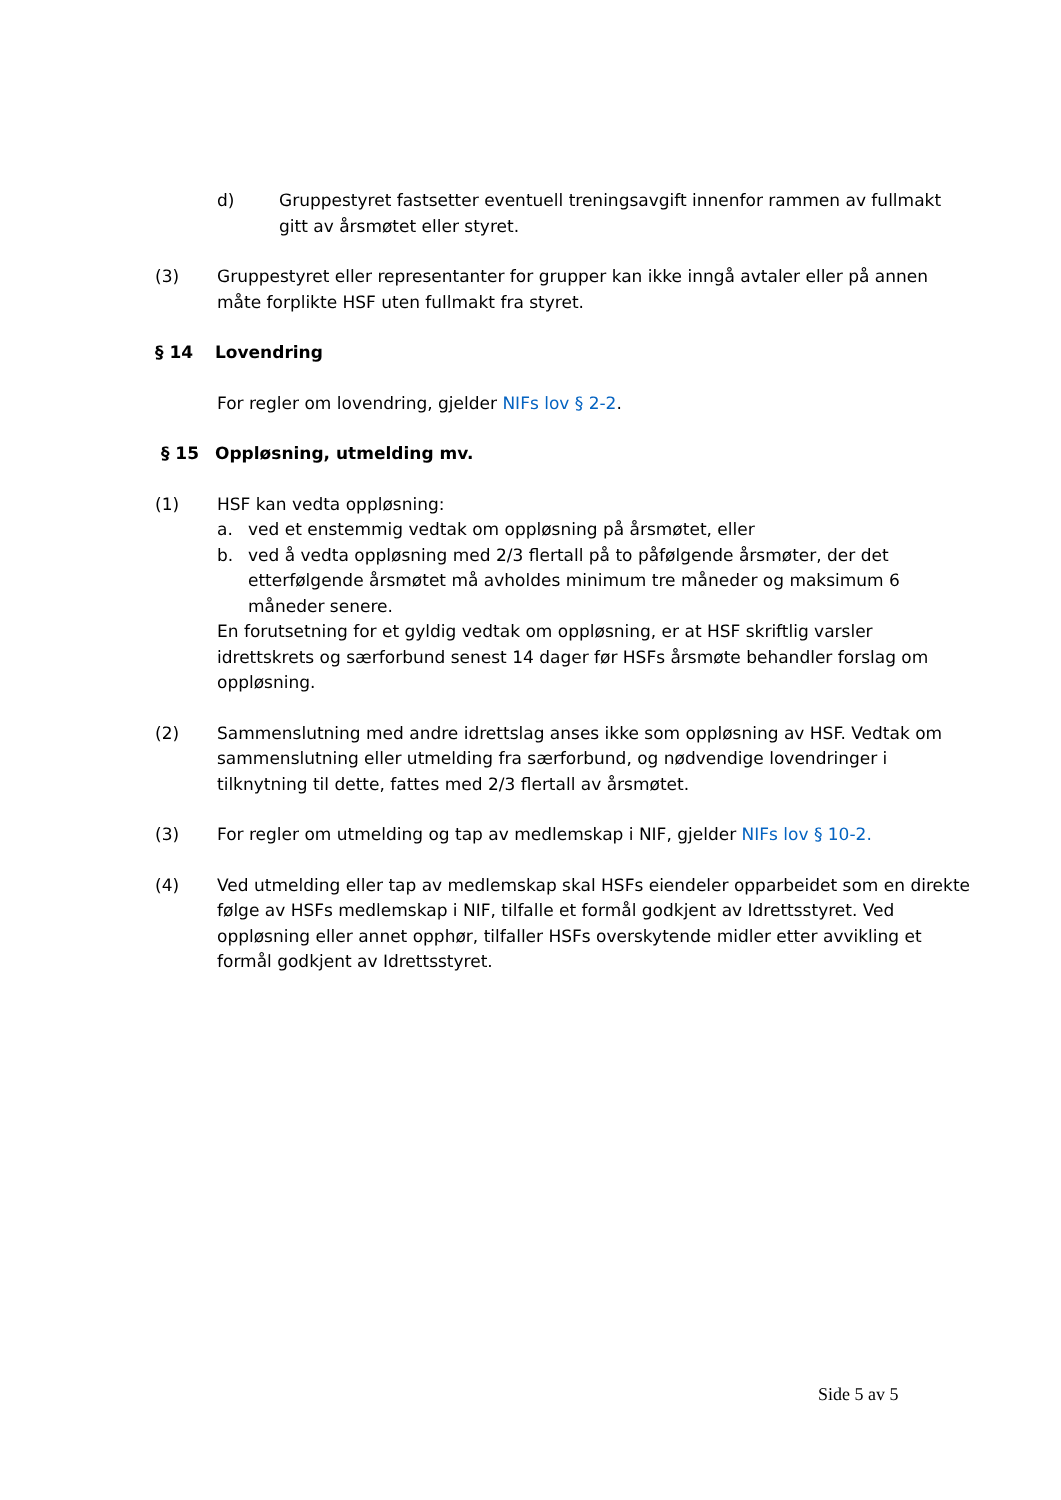d) Gruppestyret fastsetter eventuell treningsavgift innenfor rammen av fullmakt gitt av årsmøtet eller styret.
(3) Gruppestyret eller representanter for grupper kan ikke inngå avtaler eller på annen måte forplikte HSF uten fullmakt fra styret.
§ 14 Lovendring
For regler om lovendring, gjelder NIFs lov § 2-2.
§ 15 Oppløsning, utmelding mv.
(1) HSF kan vedta oppløsning:
a. ved et enstemmig vedtak om oppløsning på årsmøtet, eller
b. ved å vedta oppløsning med 2/3 flertall på to påfølgende årsmøter, der det etterfølgende årsmøtet må avholdes minimum tre måneder og maksimum 6 måneder senere.
En forutsetning for et gyldig vedtak om oppløsning, er at HSF skriftlig varsler idrettskrets og særforbund senest 14 dager før HSFs årsmøte behandler forslag om oppløsning.
(2) Sammenslutning med andre idrettslag anses ikke som oppløsning av HSF. Vedtak om sammenslutning eller utmelding fra særforbund, og nødvendige lovendringer i tilknytning til dette, fattes med 2/3 flertall av årsmøtet.
(3) For regler om utmelding og tap av medlemskap i NIF, gjelder NIFs lov § 10-2.
(4) Ved utmelding eller tap av medlemskap skal HSFs eiendeler opparbeidet som en direkte følge av HSFs medlemskap i NIF, tilfalle et formål godkjent av Idrettsstyret. Ved oppløsning eller annet opphør, tilfaller HSFs overskytende midler etter avvikling et formål godkjent av Idrettsstyret.
Side 5 av 5